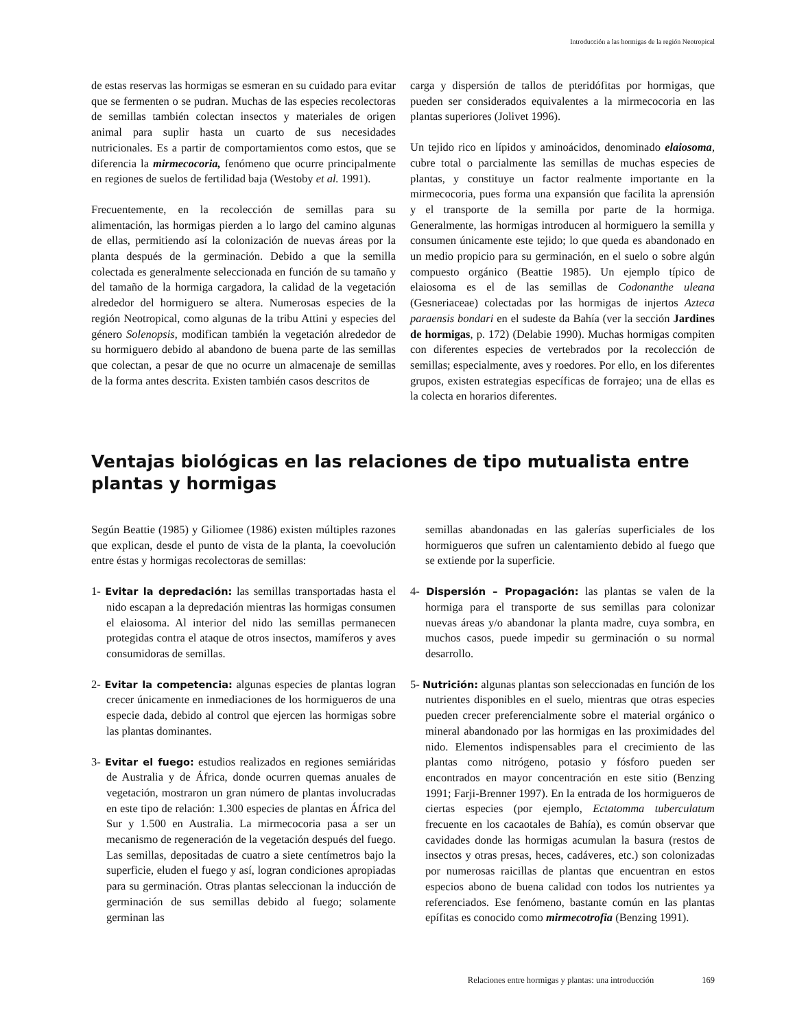Introducción a las hormigas de la región Neotropical
de estas reservas las hormigas se esmeran en su cuidado para evitar que se fermenten o se pudran. Muchas de las especies recolectoras de semillas también colectan insectos y materiales de origen animal para suplir hasta un cuarto de sus necesidades nutricionales. Es a partir de comportamientos como estos, que se diferencia la mirmecocoria, fenómeno que ocurre principalmente en regiones de suelos de fertilidad baja (Westoby et al. 1991).
Frecuentemente, en la recolección de semillas para su alimentación, las hormigas pierden a lo largo del camino algunas de ellas, permitiendo así la colonización de nuevas áreas por la planta después de la germinación. Debido a que la semilla colectada es generalmente seleccionada en función de su tamaño y del tamaño de la hormiga cargadora, la calidad de la vegetación alrededor del hormiguero se altera. Numerosas especies de la región Neotropical, como algunas de la tribu Attini y especies del género Solenopsis, modifican también la vegetación alrededor de su hormiguero debido al abandono de buena parte de las semillas que colectan, a pesar de que no ocurre un almacenaje de semillas de la forma antes descrita. Existen también casos descritos de
carga y dispersión de tallos de pteridófitas por hormigas, que pueden ser considerados equivalentes a la mirmecocoria en las plantas superiores (Jolivet 1996).
Un tejido rico en lípidos y aminoácidos, denominado elaiosoma, cubre total o parcialmente las semillas de muchas especies de plantas, y constituye un factor realmente importante en la mirmecocoria, pues forma una expansión que facilita la aprensión y el transporte de la semilla por parte de la hormiga. Generalmente, las hormigas introducen al hormiguero la semilla y consumen únicamente este tejido; lo que queda es abandonado en un medio propicio para su germinación, en el suelo o sobre algún compuesto orgánico (Beattie 1985). Un ejemplo típico de elaiosoma es el de las semillas de Codonanthe uleana (Gesneriaceae) colectadas por las hormigas de injertos Azteca paraensis bondari en el sudeste da Bahía (ver la sección Jardines de hormigas, p. 172) (Delabie 1990). Muchas hormigas compiten con diferentes especies de vertebrados por la recolección de semillas; especialmente, aves y roedores. Por ello, en los diferentes grupos, existen estrategias específicas de forrajeo; una de ellas es la colecta en horarios diferentes.
Ventajas biológicas en las relaciones de tipo mutualista entre plantas y hormigas
Según Beattie (1985) y Giliomee (1986) existen múltiples razones que explican, desde el punto de vista de la planta, la coevolución entre éstas y hormigas recolectoras de semillas:
1- Evitar la depredación: las semillas transportadas hasta el nido escapan a la depredación mientras las hormigas consumen el elaiosoma. Al interior del nido las semillas permanecen protegidas contra el ataque de otros insectos, mamíferos y aves consumidoras de semillas.
2- Evitar la competencia: algunas especies de plantas logran crecer únicamente en inmediaciones de los hormigueros de una especie dada, debido al control que ejercen las hormigas sobre las plantas dominantes.
3- Evitar el fuego: estudios realizados en regiones semiáridas de Australia y de África, donde ocurren quemas anuales de vegetación, mostraron un gran número de plantas involucradas en este tipo de relación: 1.300 especies de plantas en África del Sur y 1.500 en Australia. La mirmecocoria pasa a ser un mecanismo de regeneración de la vegetación después del fuego. Las semillas, depositadas de cuatro a siete centímetros bajo la superficie, eluden el fuego y así, logran condiciones apropiadas para su germinación. Otras plantas seleccionan la inducción de germinación de sus semillas debido al fuego; solamente germinan las
semillas abandonadas en las galerías superficiales de los hormigueros que sufren un calentamiento debido al fuego que se extiende por la superficie.
4- Dispersión – Propagación: las plantas se valen de la hormiga para el transporte de sus semillas para colonizar nuevas áreas y/o abandonar la planta madre, cuya sombra, en muchos casos, puede impedir su germinación o su normal desarrollo.
5- Nutrición: algunas plantas son seleccionadas en función de los nutrientes disponibles en el suelo, mientras que otras especies pueden crecer preferencialmente sobre el material orgánico o mineral abandonado por las hormigas en las proximidades del nido. Elementos indispensables para el crecimiento de las plantas como nitrógeno, potasio y fósforo pueden ser encontrados en mayor concentración en este sitio (Benzing 1991; Farji-Brenner 1997). En la entrada de los hormigueros de ciertas especies (por ejemplo, Ectatomma tuberculatum frecuente en los cacaotales de Bahía), es común observar que cavidades donde las hormigas acumulan la basura (restos de insectos y otras presas, heces, cadáveres, etc.) son colonizadas por numerosas raicillas de plantas que encuentran en estos especios abono de buena calidad con todos los nutrientes ya referenciados. Ese fenómeno, bastante común en las plantas epífitas es conocido como mirmecotrofia (Benzing 1991).
Relaciones entre hormigas y plantas: una introducción 169